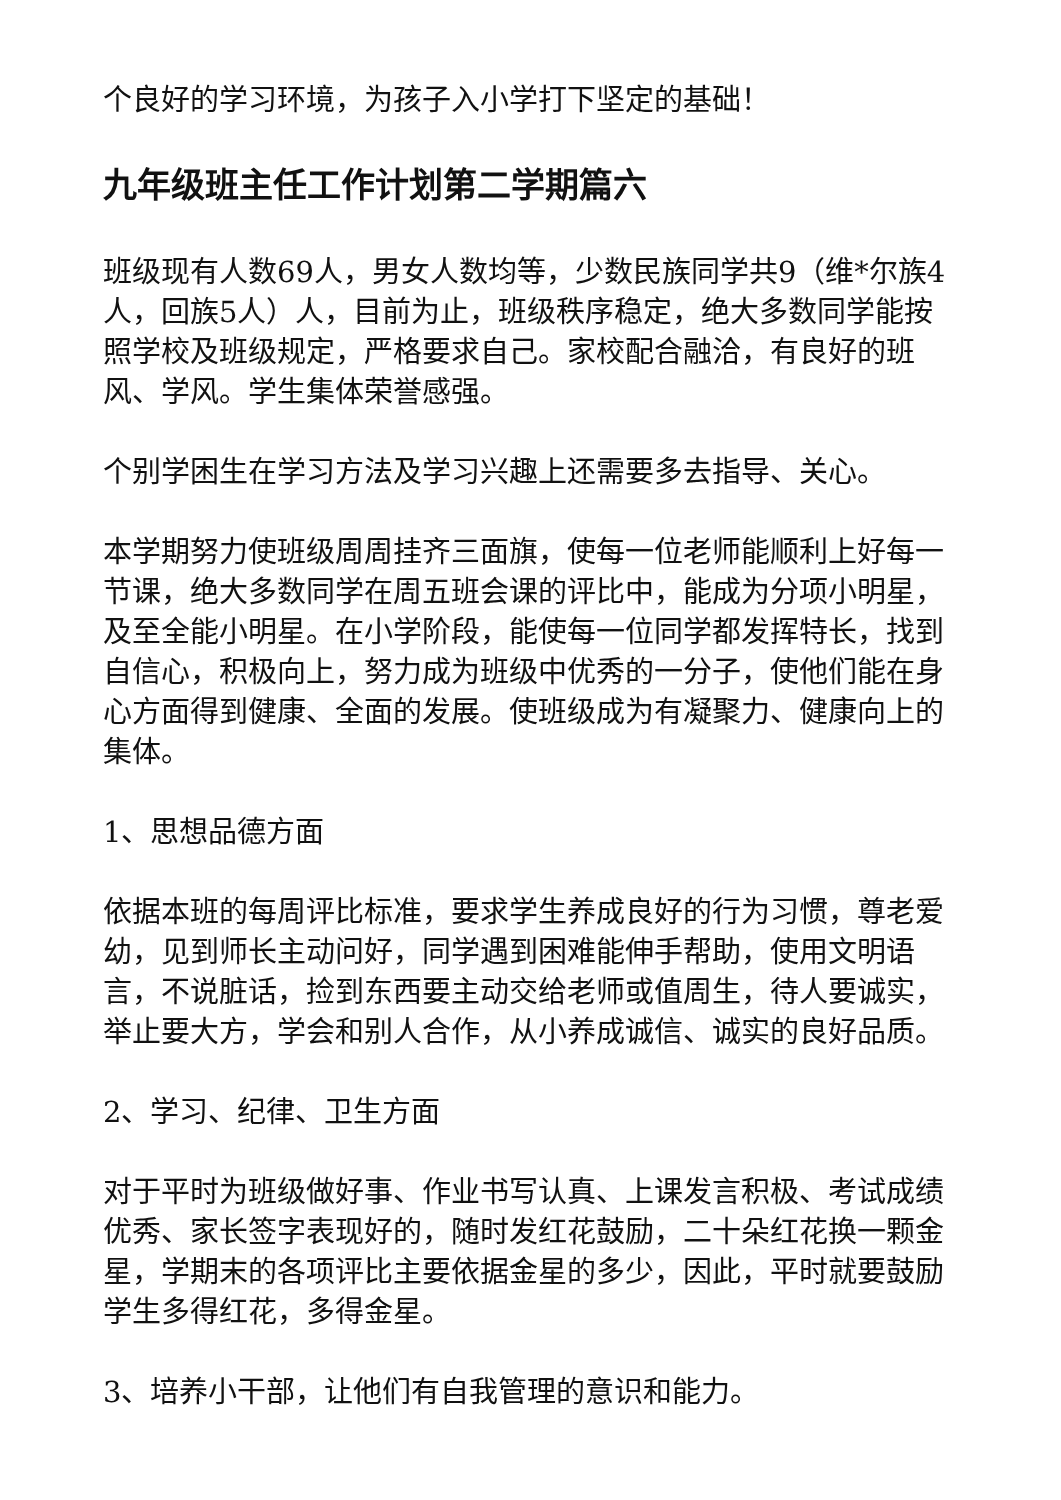个良好的学习环境，为孩子入小学打下坚定的基础！
九年级班主任工作计划第二学期篇六
班级现有人数69人，男女人数均等，少数民族同学共9（维*尔族4人，回族5人）人，目前为止，班级秩序稳定，绝大多数同学能按照学校及班级规定，严格要求自己。家校配合融洽，有良好的班风、学风。学生集体荣誉感强。
个别学困生在学习方法及学习兴趣上还需要多去指导、关心。
本学期努力使班级周周挂齐三面旗，使每一位老师能顺利上好每一节课，绝大多数同学在周五班会课的评比中，能成为分项小明星，及至全能小明星。在小学阶段，能使每一位同学都发挥特长，找到自信心，积极向上，努力成为班级中优秀的一分子，使他们能在身心方面得到健康、全面的发展。使班级成为有凝聚力、健康向上的集体。
1、思想品德方面
依据本班的每周评比标准，要求学生养成良好的行为习惯，尊老爱幼，见到师长主动问好，同学遇到困难能伸手帮助，使用文明语言，不说脏话，捡到东西要主动交给老师或值周生，待人要诚实，举止要大方，学会和别人合作，从小养成诚信、诚实的良好品质。
2、学习、纪律、卫生方面
对于平时为班级做好事、作业书写认真、上课发言积极、考试成绩优秀、家长签字表现好的，随时发红花鼓励，二十朵红花换一颗金星，学期末的各项评比主要依据金星的多少，因此，平时就要鼓励学生多得红花，多得金星。
3、培养小干部，让他们有自我管理的意识和能力。